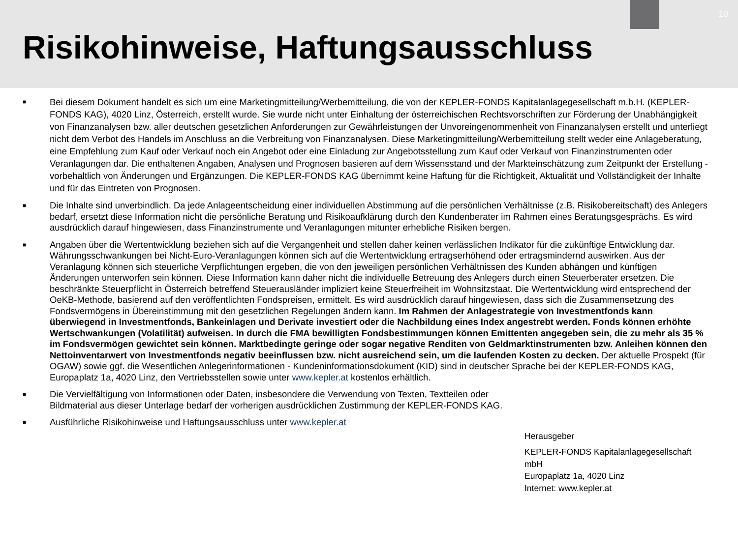10
Risikohinweise, Haftungsausschluss
■ Bei diesem Dokument handelt es sich um eine Marketingmitteilung/Werbemitteilung, die von der KEPLER-FONDS Kapitalanlagegesellschaft m.b.H. (KEPLER-FONDS KAG), 4020 Linz, Österreich, erstellt wurde. Sie wurde nicht unter Einhaltung der österreichischen Rechtsvorschriften zur Förderung der Unabhängigkeit von Finanzanalysen bzw. aller deutschen gesetzlichen Anforderungen zur Gewährleistungen der Unvoreingenommenheit von Finanzanalysen erstellt und unterliegt nicht dem Verbot des Handels im Anschluss an die Verbreitung von Finanzanalysen. Diese Marketingmitteilung/Werbemitteilung stellt weder eine Anlageberatung, eine Empfehlung zum Kauf oder Verkauf noch ein Angebot oder eine Einladung zur Angebotsstellung zum Kauf oder Verkauf von Finanzinstrumenten oder Veranlagungen dar. Die enthaltenen Angaben, Analysen und Prognosen basieren auf dem Wissensstand und der Markteinschätzung zum Zeitpunkt der Erstellung - vorbehaltlich von Änderungen und Ergänzungen. Die KEPLER-FONDS KAG übernimmt keine Haftung für die Richtigkeit, Aktualität und Vollständigkeit der Inhalte und für das Eintreten von Prognosen.
■ Die Inhalte sind unverbindlich. Da jede Anlageentscheidung einer individuellen Abstimmung auf die persönlichen Verhältnisse (z.B. Risikobereitschaft) des Anlegers bedarf, ersetzt diese Information nicht die persönliche Beratung und Risikoaufklärung durch den Kundenberater im Rahmen eines Beratungsgesprächs. Es wird ausdrücklich darauf hingewiesen, dass Finanzinstrumente und Veranlagungen mitunter erhebliche Risiken bergen.
■ Angaben über die Wertentwicklung beziehen sich auf die Vergangenheit und stellen daher keinen verlässlichen Indikator für die zukünftige Entwicklung dar. Währungsschwankungen bei Nicht-Euro-Veranlagungen können sich auf die Wertentwicklung ertragserhöhend oder ertragsmindernd auswirken. Aus der Veranlagung können sich steuerliche Verpflichtungen ergeben, die von den jeweiligen persönlichen Verhältnissen des Kunden abhängen und künftigen Änderungen unterworfen sein können. Diese Information kann daher nicht die individuelle Betreuung des Anlegers durch einen Steuerberater ersetzen. Die beschränkte Steuerpflicht in Österreich betreffend Steuerausländer impliziert keine Steuerfreiheit im Wohnsitzstaat. Die Wertentwicklung wird entsprechend der OeKB-Methode, basierend auf den veröffentlichten Fondspreisen, ermittelt. Es wird ausdrücklich darauf hingewiesen, dass sich die Zusammensetzung des Fondsvermögens in Übereinstimmung mit den gesetzlichen Regelungen ändern kann. Im Rahmen der Anlagestrategie von Investmentfonds kann überwiegend in Investmentfonds, Bankeinlagen und Derivate investiert oder die Nachbildung eines Index angestrebt werden. Fonds können erhöhte Wertschwankungen (Volatilität) aufweisen. In durch die FMA bewilligten Fondsbestimmungen können Emittenten angegeben sein, die zu mehr als 35 % im Fondsvermögen gewichtet sein können. Marktbedingte geringe oder sogar negative Renditen von Geldmarktinstrumenten bzw. Anleihen können den Nettoinventarwert von Investmentfonds negativ beeinflussen bzw. nicht ausreichend sein, um die laufenden Kosten zu decken. Der aktuelle Prospekt (für OGAW) sowie ggf. die Wesentlichen Anlegerinformationen - Kundeninformationsdokument (KID) sind in deutscher Sprache bei der KEPLER-FONDS KAG, Europaplatz 1a, 4020 Linz, den Vertriebsstellen sowie unter www.kepler.at kostenlos erhältlich.
■ Die Vervielfältigung von Informationen oder Daten, insbesondere die Verwendung von Texten, Textteilen oder
Bildmaterial aus dieser Unterlage bedarf der vorherigen ausdrücklichen Zustimmung der KEPLER-FONDS KAG.
■ Ausführliche Risikohinweise und Haftungsausschluss unter www.kepler.at
Herausgeber
KEPLER-FONDS Kapitalanlagegesellschaft
mbH
Europaplatz 1a, 4020 Linz
Internet: www.kepler.at